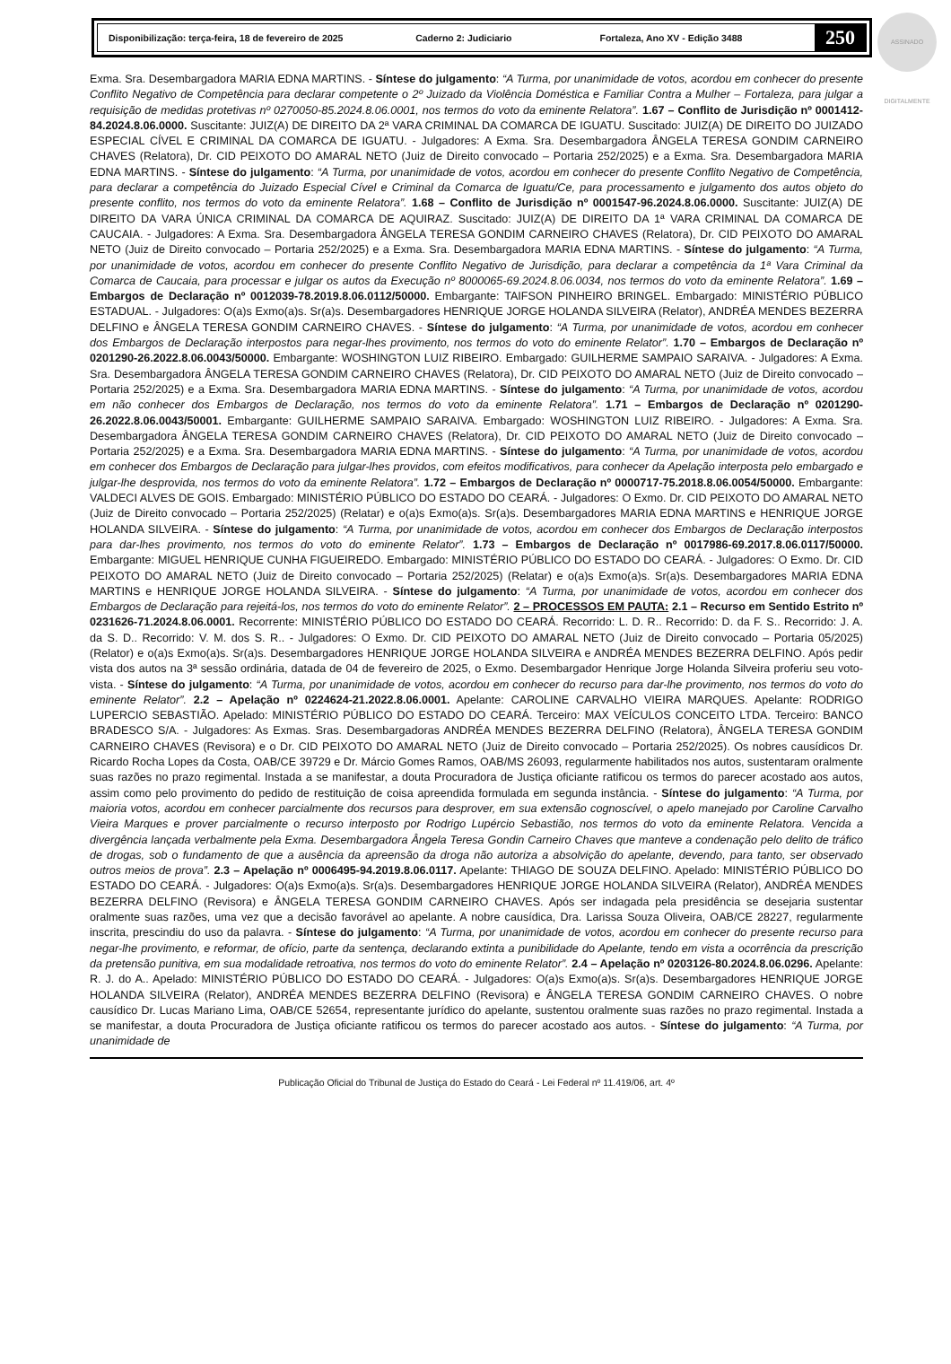ASSINADO DIGITALMENTE
Disponibilização: terça-feira, 18 de fevereiro de 2025 Caderno 2: Judiciario Fortaleza, Ano XV - Edição 3488 250
Exma. Sra. Desembargadora MARIA EDNA MARTINS. - Síntese do julgamento: “A Turma, por unanimidade de votos, acordou em conhecer do presente Conflito Negativo de Competência para declarar competente o 2º Juizado da Violência Doméstica e Familiar Contra a Mulher – Fortaleza, para julgar a requisição de medidas protetivas nº 0270050-85.2024.8.06.0001, nos termos do voto da eminente Relatora”. 1.67 – Conflito de Jurisdição nº 0001412-84.2024.8.06.0000. Suscitante: JUIZ(A) DE DIREITO DA 2ª VARA CRIMINAL DA COMARCA DE IGUATU. Suscitado: JUIZ(A) DE DIREITO DO JUIZADO ESPECIAL CÍVEL E CRIMINAL DA COMARCA DE IGUATU. - Julgadores: A Exma. Sra. Desembargadora ÂNGELA TERESA GONDIM CARNEIRO CHAVES (Relatora), Dr. CID PEIXOTO DO AMARAL NETO (Juiz de Direito convocado – Portaria 252/2025) e a Exma. Sra. Desembargadora MARIA EDNA MARTINS. - Síntese do julgamento: “A Turma, por unanimidade de votos, acordou em conhecer do presente Conflito Negativo de Competência, para declarar a competência do Juizado Especial Cível e Criminal da Comarca de Iguatu/Ce, para processamento e julgamento dos autos objeto do presente conflito, nos termos do voto da eminente Relatora”. 1.68 – Conflito de Jurisdição nº 0001547-96.2024.8.06.0000. Suscitante: JUIZ(A) DE DIREITO DA VARA ÚNICA CRIMINAL DA COMARCA DE AQUIRAZ. Suscitado: JUIZ(A) DE DIREITO DA 1ª VARA CRIMINAL DA COMARCA DE CAUCAIA. - Julgadores: A Exma. Sra. Desembargadora ÂNGELA TERESA GONDIM CARNEIRO CHAVES (Relatora), Dr. CID PEIXOTO DO AMARAL NETO (Juiz de Direito convocado – Portaria 252/2025) e a Exma. Sra. Desembargadora MARIA EDNA MARTINS. - Síntese do julgamento: “A Turma, por unanimidade de votos, acordou em conhecer do presente Conflito Negativo de Jurisdição, para declarar a competência da 1ª Vara Criminal da Comarca de Caucaia, para processar e julgar os autos da Execução nº 8000065-69.2024.8.06.0034, nos termos do voto da eminente Relatora”. 1.69 – Embargos de Declaração nº 0012039-78.2019.8.06.0112/50000. Embargante: TAIFSON PINHEIRO BRINGEL. Embargado: MINISTÉRIO PÚBLICO ESTADUAL. - Julgadores: O(a)s Exmo(a)s. Sr(a)s. Desembargadores HENRIQUE JORGE HOLANDA SILVEIRA (Relator), ANDRÉA MENDES BEZERRA DELFINO e ÂNGELA TERESA GONDIM CARNEIRO CHAVES. - Síntese do julgamento: “A Turma, por unanimidade de votos, acordou em conhecer dos Embargos de Declaração interpostos para negar-lhes provimento, nos termos do voto do eminente Relator”. 1.70 – Embargos de Declaração nº 0201290-26.2022.8.06.0043/50000. Embargante: WOSHINGTON LUIZ RIBEIRO. Embargado: GUILHERME SAMPAIO SARAIVA. - Julgadores: A Exma. Sra. Desembargadora ÂNGELA TERESA GONDIM CARNEIRO CHAVES (Relatora), Dr. CID PEIXOTO DO AMARAL NETO (Juiz de Direito convocado – Portaria 252/2025) e a Exma. Sra. Desembargadora MARIA EDNA MARTINS. - Síntese do julgamento: “A Turma, por unanimidade de votos, acordou em não conhecer dos Embargos de Declaração, nos termos do voto da eminente Relatora”. 1.71 – Embargos de Declaração nº 0201290-26.2022.8.06.0043/50001. Embargante: GUILHERME SAMPAIO SARAIVA. Embargado: WOSHINGTON LUIZ RIBEIRO. - Julgadores: A Exma. Sra. Desembargadora ÂNGELA TERESA GONDIM CARNEIRO CHAVES (Relatora), Dr. CID PEIXOTO DO AMARAL NETO (Juiz de Direito convocado – Portaria 252/2025) e a Exma. Sra. Desembargadora MARIA EDNA MARTINS. - Síntese do julgamento: “A Turma, por unanimidade de votos, acordou em conhecer dos Embargos de Declaração para julgar-lhes providos, com efeitos modificativos, para conhecer da Apelação interposta pelo embargado e julgar-lhe desprovida, nos termos do voto da eminente Relatora”. 1.72 – Embargos de Declaração nº 0000717-75.2018.8.06.0054/50000. Embargante: VALDECI ALVES DE GOIS. Embargado: MINISTÉRIO PÚBLICO DO ESTADO DO CEARÁ. - Julgadores: O Exmo. Dr. CID PEIXOTO DO AMARAL NETO (Juiz de Direito convocado – Portaria 252/2025) (Relatar) e o(a)s Exmo(a)s. Sr(a)s. Desembargadores MARIA EDNA MARTINS e HENRIQUE JORGE HOLANDA SILVEIRA. - Síntese do julgamento: “A Turma, por unanimidade de votos, acordou em conhecer dos Embargos de Declaração interpostos para dar-lhes provimento, nos termos do voto do eminente Relator”. 1.73 – Embargos de Declaração nº 0017986-69.2017.8.06.0117/50000. Embargante: MIGUEL HENRIQUE CUNHA FIGUEIREDO. Embargado: MINISTÉRIO PÚBLICO DO ESTADO DO CEARÁ. - Julgadores: O Exmo. Dr. CID PEIXOTO DO AMARAL NETO (Juiz de Direito convocado – Portaria 252/2025) (Relatar) e o(a)s Exmo(a)s. Sr(a)s. Desembargadores MARIA EDNA MARTINS e HENRIQUE JORGE HOLANDA SILVEIRA. - Síntese do julgamento: “A Turma, por unanimidade de votos, acordou em conhecer dos Embargos de Declaração para rejeitá-los, nos termos do voto do eminente Relator”. 2 – PROCESSOS EM PAUTA: 2.1 – Recurso em Sentido Estrito nº 0231626-71.2024.8.06.0001. Recorrente: MINISTÉRIO PÚBLICO DO ESTADO DO CEARÁ. Recorrido: L. D. R.. Recorrido: D. da F. S.. Recorrido: J. A. da S. D.. Recorrido: V. M. dos S. R.. - Julgadores: O Exmo. Dr. CID PEIXOTO DO AMARAL NETO (Juiz de Direito convocado – Portaria 05/2025) (Relator) e o(a)s Exmo(a)s. Sr(a)s. Desembargadores HENRIQUE JORGE HOLANDA SILVEIRA e ANDRÉA MENDES BEZERRA DELFINO. Após pedir vista dos autos na 3ª sessão ordinária, datada de 04 de fevereiro de 2025, o Exmo. Desembargador Henrique Jorge Holanda Silveira proferiu seu voto-vista. - Síntese do julgamento: “A Turma, por unanimidade de votos, acordou em conhecer do recurso para dar-lhe provimento, nos termos do voto do eminente Relator”. 2.2 – Apelação nº 0224624-21.2022.8.06.0001. Apelante: CAROLINE CARVALHO VIEIRA MARQUES. Apelante: RODRIGO LUPERCIO SEBASTIÃO. Apelado: MINISTÉRIO PÚBLICO DO ESTADO DO CEARÁ. Terceiro: MAX VEÍCULOS CONCEITO LTDA. Terceiro: BANCO BRADESCO S/A. - Julgadores: As Exmas. Sras. Desembargadoras ANDRÉA MENDES BEZERRA DELFINO (Relatora), ÂNGELA TERESA GONDIM CARNEIRO CHAVES (Revisora) e o Dr. CID PEIXOTO DO AMARAL NETO (Juiz de Direito convocado – Portaria 252/2025). Os nobres causídicos Dr. Ricardo Rocha Lopes da Costa, OAB/CE 39729 e Dr. Márcio Gomes Ramos, OAB/MS 26093, regularmente habilitados nos autos, sustentaram oralmente suas razões no prazo regimental. Instada a se manifestar, a douta Procuradora de Justiça oficiante ratificou os termos do parecer acostado aos autos, assim como pelo provimento do pedido de restituição de coisa apreendida formulada em segunda instância. - Síntese do julgamento: “A Turma, por maioria votos, acordou em conhecer parcialmente dos recursos para desprover, em sua extensão cognoscível, o apelo manejado por Caroline Carvalho Vieira Marques e prover parcialmente o recurso interposto por Rodrigo Lupércio Sebastião, nos termos do voto da eminente Relatora. Vencida a divergência lançada verbalmente pela Exma. Desembargadora Ângela Teresa Gondin Carneiro Chaves que manteve a condenação pelo delito de tráfico de drogas, sob o fundamento de que a ausência da apreensão da droga não autoriza a absolvição do apelante, devendo, para tanto, ser observado outros meios de prova”. 2.3 – Apelação nº 0006495-94.2019.8.06.0117. Apelante: THIAGO DE SOUZA DELFINO. Apelado: MINISTÉRIO PÚBLICO DO ESTADO DO CEARÁ. - Julgadores: O(a)s Exmo(a)s. Sr(a)s. Desembargadores HENRIQUE JORGE HOLANDA SILVEIRA (Relator), ANDRÉA MENDES BEZERRA DELFINO (Revisora) e ÂNGELA TERESA GONDIM CARNEIRO CHAVES. Após ser indagada pela presidência se desejaria sustentar oralmente suas razões, uma vez que a decisão favorável ao apelante. A nobre causídica, Dra. Larissa Souza Oliveira, OAB/CE 28227, regularmente inscrita, prescindiu do uso da palavra. - Síntese do julgamento: “A Turma, por unanimidade de votos, acordou em conhecer do presente recurso para negar-lhe provimento, e reformar, de ofício, parte da sentença, declarando extinta a punibilidade do Apelante, tendo em vista a ocorrência da prescrição da pretensão punitiva, em sua modalidade retroativa, nos termos do voto do eminente Relator”. 2.4 – Apelação nº 0203126-80.2024.8.06.0296. Apelante: R. J. do A.. Apelado: MINISTÉRIO PÚBLICO DO ESTADO DO CEARÁ. - Julgadores: O(a)s Exmo(a)s. Sr(a)s. Desembargadores HENRIQUE JORGE HOLANDA SILVEIRA (Relator), ANDRÉA MENDES BEZERRA DELFINO (Revisora) e ÂNGELA TERESA GONDIM CARNEIRO CHAVES. O nobre causídico Dr. Lucas Mariano Lima, OAB/CE 52654, representante jurídico do apelante, sustentou oralmente suas razões no prazo regimental. Instada a se manifestar, a douta Procuradora de Justiça oficiante ratificou os termos do parecer acostado aos autos. - Síntese do julgamento: “A Turma, por unanimidade de
Publicação Oficial do Tribunal de Justiça do Estado do Ceará - Lei Federal nº 11.419/06, art. 4º